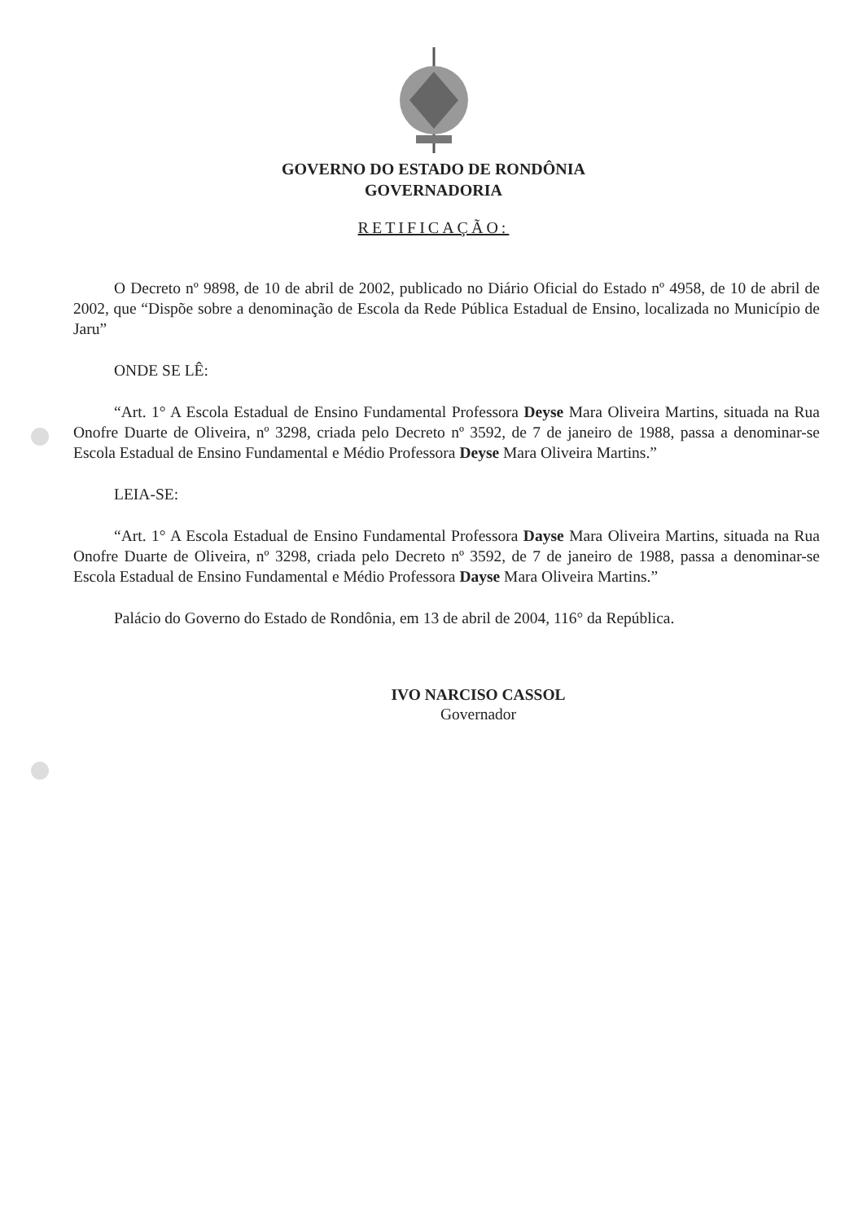GOVERNO DO ESTADO DE RONDÔNIA
GOVERNADORIA
RETIFICAÇÃO:
O Decreto nº 9898, de 10 de abril de 2002, publicado no Diário Oficial do Estado nº 4958, de 10 de abril de 2002, que “Dispõe sobre a denominação de Escola da Rede Pública Estadual de Ensino, localizada no Município de Jaru”
ONDE SE LÊ:
“Art. 1° A Escola Estadual de Ensino Fundamental Professora Deyse Mara Oliveira Martins, situada na Rua Onofre Duarte de Oliveira, nº 3298, criada pelo Decreto nº 3592, de 7 de janeiro de 1988, passa a denominar-se Escola Estadual de Ensino Fundamental e Médio Professora Deyse Mara Oliveira Martins.”
LEIA-SE:
“Art. 1° A Escola Estadual de Ensino Fundamental Professora Dayse Mara Oliveira Martins, situada na Rua Onofre Duarte de Oliveira, nº 3298, criada pelo Decreto nº 3592, de 7 de janeiro de 1988, passa a denominar-se Escola Estadual de Ensino Fundamental e Médio Professora Dayse Mara Oliveira Martins.”
Palácio do Governo do Estado de Rondônia, em 13 de abril de 2004, 116° da República.
IVO NARCISO CASSOL
Governador